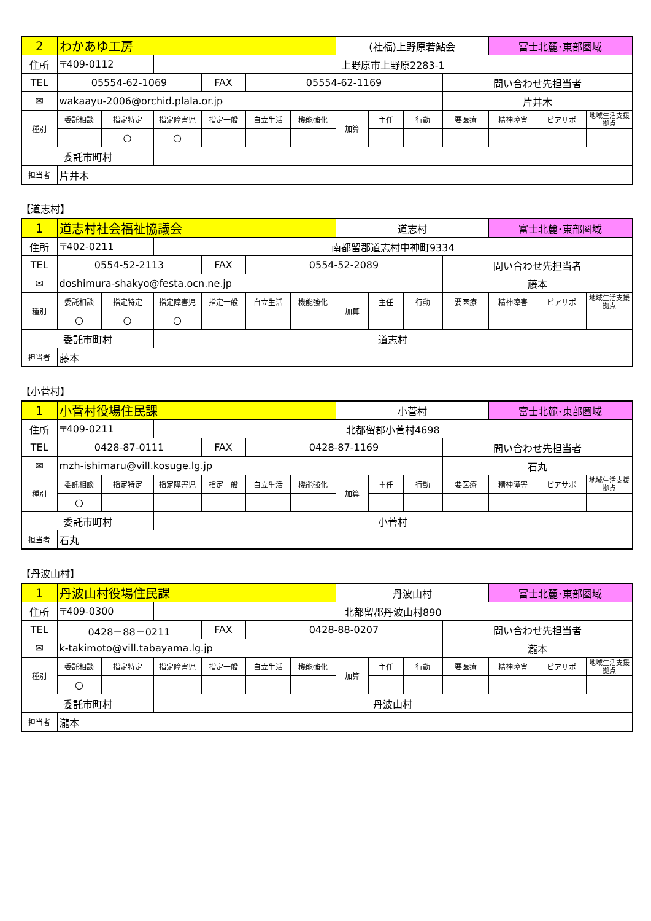| 2 | わかあゆ工房 | | | | | | (社福)上野原若鮎会 | | | | 富士北麓･東部圏域 | | |
| 住所 | 〒409-0112 | | 上野原市上野原2283-1 | | | | | | | | | | |
| TEL | 05554-62-1069 | | | FAX | 05554-62-1169 | | | | | 問い合わせ先担当者 | | | |
| ✉ | wakaayu-2006@orchid.plala.or.jp | | | | | | | | | 片井木 | | | |
| 種別 | 委託相談 | 指定特定 | 指定障害児 | 指定一般 | 自立生活 | 機能強化 | 加算 | 主任 | 行動 | 要医療 | 精神障害 | ピアサポ | 地域生活支援拠点 |
| | | ○ | ○ | | | | | | | | | | |
| 委託市町村 | | | | | | | | | | | | | |
| 担当者 | 片井木 | | | | | | | | | | | | |
【道志村】
| 1 | 道志村社会福祉協議会 | | | | | | 道志村 | | | | 富士北麓･東部圏域 | | |
| 住所 | 〒402-0211 | | 南都留郡道志村中神町9334 | | | | | | | | | | |
| TEL | 0554-52-2113 | | | FAX | 0554-52-2089 | | | | | 問い合わせ先担当者 | | | |
| ✉ | doshimura-shakyo@festa.ocn.ne.jp | | | | | | | | | 藤本 | | | |
| 種別 | 委託相談 | 指定特定 | 指定障害児 | 指定一般 | 自立生活 | 機能強化 | 加算 | 主任 | 行動 | 要医療 | 精神障害 | ピアサポ | 地域生活支援拠点 |
| | ○ | ○ | ○ | | | | | | | | | | |
| 委託市町村 | | | 道志村 | | | | | | | | | | |
| 担当者 | 藤本 | | | | | | | | | | | | |
【小菅村】
| 1 | 小菅村役場住民課 | | | | | | 小菅村 | | | | 富士北麓･東部圏域 | | |
| 住所 | 〒409-0211 | | 北都留郡小菅村4698 | | | | | | | | | | |
| TEL | 0428-87-0111 | | | FAX | 0428-87-1169 | | | | | 問い合わせ先担当者 | | | |
| ✉ | mzh-ishimaru@vill.kosuge.lg.jp | | | | | | | | | 石丸 | | | |
| 種別 | 委託相談 | 指定特定 | 指定障害児 | 指定一般 | 自立生活 | 機能強化 | 加算 | 主任 | 行動 | 要医療 | 精神障害 | ピアサポ | 地域生活支援拠点 |
| | ○ | | | | | | | | | | | | |
| 委託市町村 | | | 小菅村 | | | | | | | | | | |
| 担当者 | 石丸 | | | | | | | | | | | | |
【丹波山村】
| 1 | 丹波山村役場住民課 | | | | | | 丹波山村 | | | | 富士北麓･東部圏域 | | |
| 住所 | 〒409-0300 | | 北都留郡丹波山村890 | | | | | | | | | | |
| TEL | 0428－88－0211 | | | FAX | 0428-88-0207 | | | | | 問い合わせ先担当者 | | | |
| ✉ | k-takimoto@vill.tabayama.lg.jp | | | | | | | | | 瀧本 | | | |
| 種別 | 委託相談 | 指定特定 | 指定障害児 | 指定一般 | 自立生活 | 機能強化 | 加算 | 主任 | 行動 | 要医療 | 精神障害 | ピアサポ | 地域生活支援拠点 |
| | ○ | | | | | | | | | | | | |
| 委託市町村 | | | 丹波山村 | | | | | | | | | | |
| 担当者 | 瀧本 | | | | | | | | | | | | |